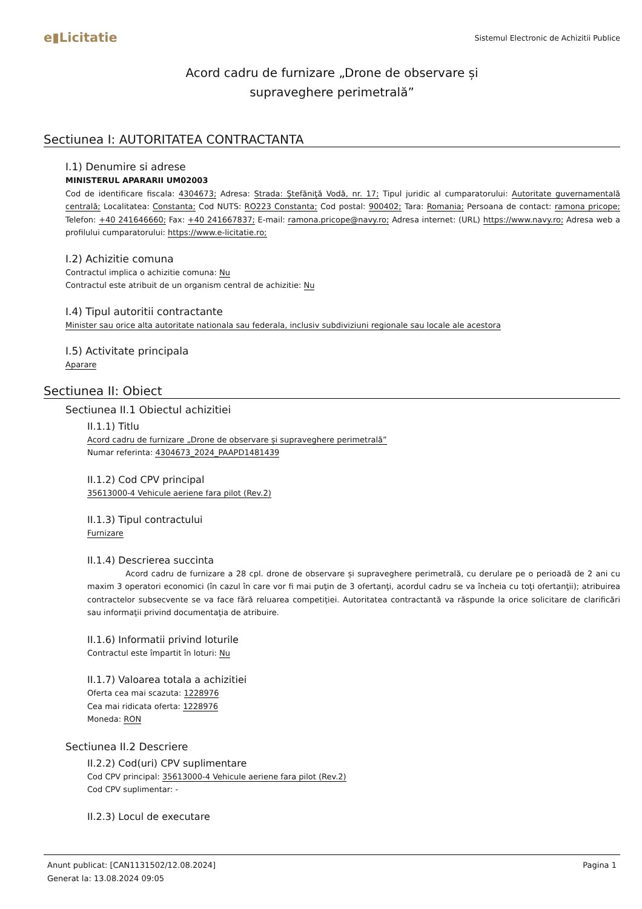e▮Licitatie
Sistemul Electronic de Achizitii Publice
Acord cadru de furnizare „Drone de observare și
supraveghere perimetrală”
Sectiunea I: AUTORITATEA CONTRACTANTA
I.1) Denumire si adrese
MINISTERUL APARARII UM02003
Cod de identificare fiscala: 4304673; Adresa: Strada: Ştefăniţă Vodă, nr. 17; Tipul juridic al cumparatorului: Autoritate guvernamentală centrală; Localitatea: Constanta; Cod NUTS: RO223 Constanta; Cod postal: 900402; Tara: Romania; Persoana de contact: ramona pricope; Telefon: +40 241646660; Fax: +40 241667837; E-mail: ramona.pricope@navy.ro; Adresa internet: (URL) https://www.navy.ro; Adresa web a profilului cumparatorului: https://www.e-licitatie.ro;
I.2) Achizitie comuna
Contractul implica o achizitie comuna: Nu
Contractul este atribuit de un organism central de achizitie: Nu
I.4) Tipul autoritii contractante
Minister sau orice alta autoritate nationala sau federala, inclusiv subdiviziuni regionale sau locale ale acestora
I.5) Activitate principala
Aparare
Sectiunea II: Obiect
Sectiunea II.1 Obiectul achizitiei
II.1.1) Titlu
Acord cadru de furnizare „Drone de observare și supraveghere perimetrală”
Numar referinta: 4304673_2024_PAAPD1481439
II.1.2) Cod CPV principal
35613000-4 Vehicule aeriene fara pilot (Rev.2)
II.1.3) Tipul contractului
Furnizare
II.1.4) Descrierea succinta
Acord cadru de furnizare a 28 cpl. drone de observare și supraveghere perimetrală, cu derulare pe o perioadă de 2 ani cu maxim 3 operatori economici (în cazul în care vor fi mai puţin de 3 ofertanţi, acordul cadru se va încheia cu toţi ofertanţii); atribuirea contractelor subsecvente se va face fără reluarea competiției. Autoritatea contractantă va răspunde la orice solicitare de clarificări sau informaţii privind documentaţia de atribuire.
II.1.6) Informatii privind loturile
Contractul este împartit în loturi: Nu
II.1.7) Valoarea totala a achizitiei
Oferta cea mai scazuta: 1228976
Cea mai ridicata oferta: 1228976
Moneda: RON
Sectiunea II.2 Descriere
II.2.2) Cod(uri) CPV suplimentare
Cod CPV principal: 35613000-4 Vehicule aeriene fara pilot (Rev.2)
Cod CPV suplimentar: -
II.2.3) Locul de executare
Anunt publicat: [CAN1131502/12.08.2024]
Generat la: 13.08.2024 09:05
Pagina 1